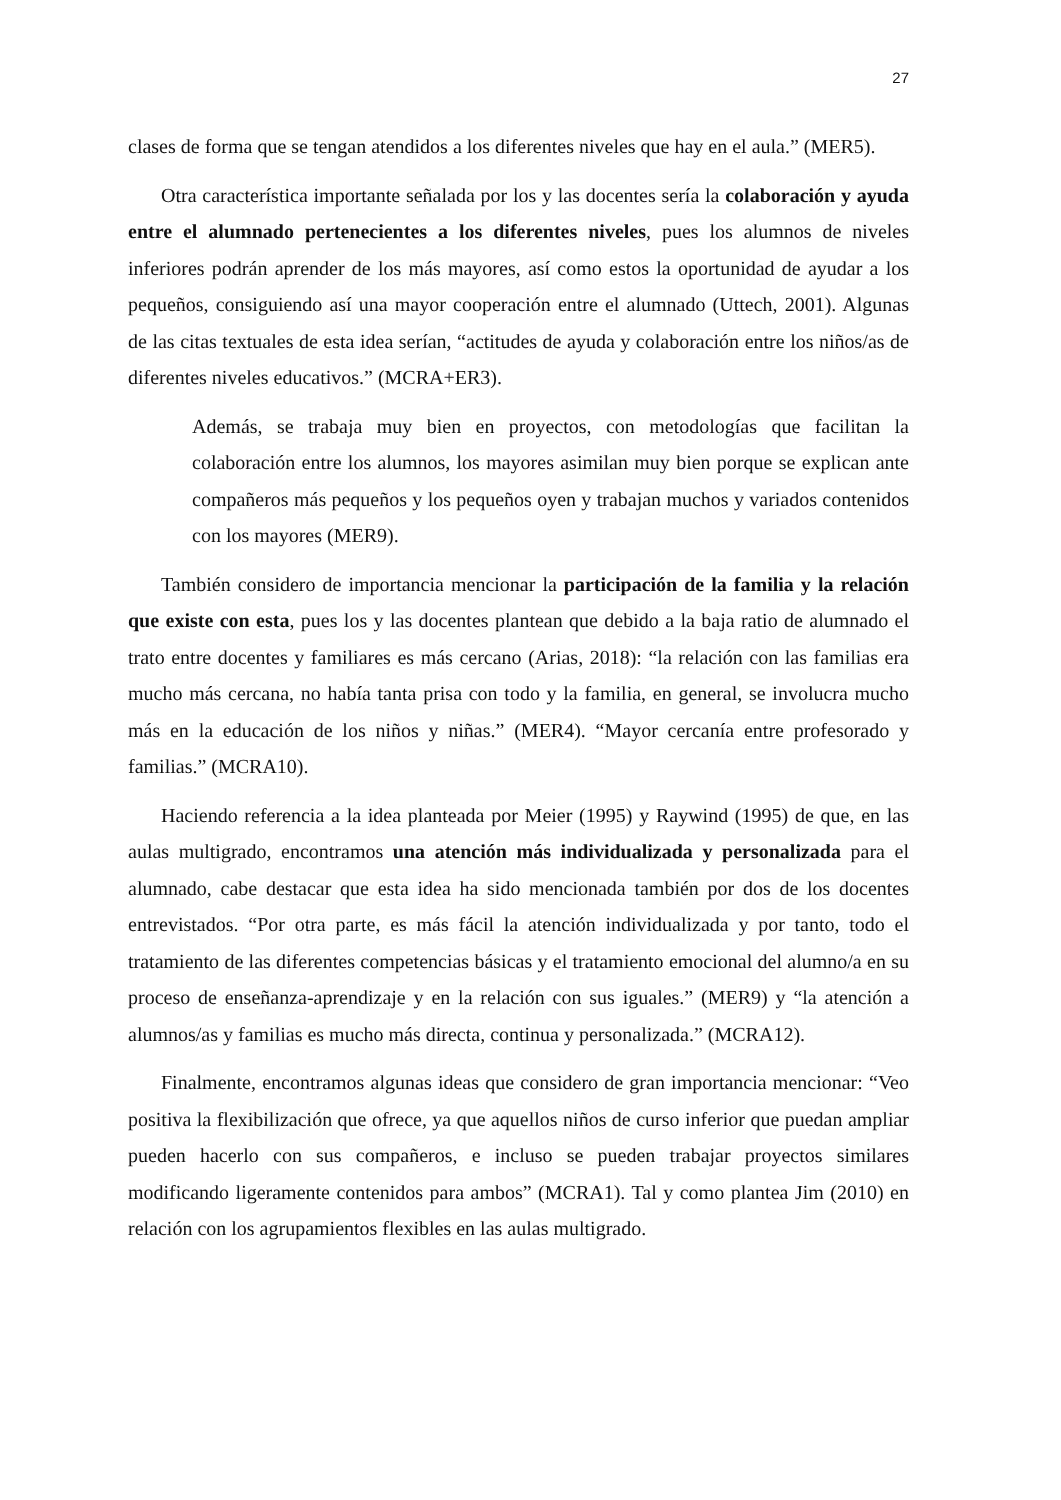27
clases de forma que se tengan atendidos a los diferentes niveles que hay en el aula.” (MER5).
Otra característica importante señalada por los y las docentes sería la colaboración y ayuda entre el alumnado pertenecientes a los diferentes niveles, pues los alumnos de niveles inferiores podrán aprender de los más mayores, así como estos la oportunidad de ayudar a los pequeños, consiguiendo así una mayor cooperación entre el alumnado (Uttech, 2001). Algunas de las citas textuales de esta idea serían, “actitudes de ayuda y colaboración entre los niños/as de diferentes niveles educativos.” (MCRA+ER3).
Además, se trabaja muy bien en proyectos, con metodologías que facilitan la colaboración entre los alumnos, los mayores asimilan muy bien porque se explican ante compañeros más pequeños y los pequeños oyen y trabajan muchos y variados contenidos con los mayores (MER9).
También considero de importancia mencionar la participación de la familia y la relación que existe con esta, pues los y las docentes plantean que debido a la baja ratio de alumnado el trato entre docentes y familiares es más cercano (Arias, 2018): “la relación con las familias era mucho más cercana, no había tanta prisa con todo y la familia, en general, se involucra mucho más en la educación de los niños y niñas.” (MER4). “Mayor cercanía entre profesorado y familias.” (MCRA10).
Haciendo referencia a la idea planteada por Meier (1995) y Raywind (1995) de que, en las aulas multigrado, encontramos una atención más individualizada y personalizada para el alumnado, cabe destacar que esta idea ha sido mencionada también por dos de los docentes entrevistados. “Por otra parte, es más fácil la atención individualizada y por tanto, todo el tratamiento de las diferentes competencias básicas y el tratamiento emocional del alumno/a en su proceso de enseñanza-aprendizaje y en la relación con sus iguales.” (MER9) y “la atención a alumnos/as y familias es mucho más directa, continua y personalizada.” (MCRA12).
Finalmente, encontramos algunas ideas que considero de gran importancia mencionar: “Veo positiva la flexibilización que ofrece, ya que aquellos niños de curso inferior que puedan ampliar pueden hacerlo con sus compañeros, e incluso se pueden trabajar proyectos similares modificando ligeramente contenidos para ambos” (MCRA1). Tal y como plantea Jim (2010) en relación con los agrupamientos flexibles en las aulas multigrado.